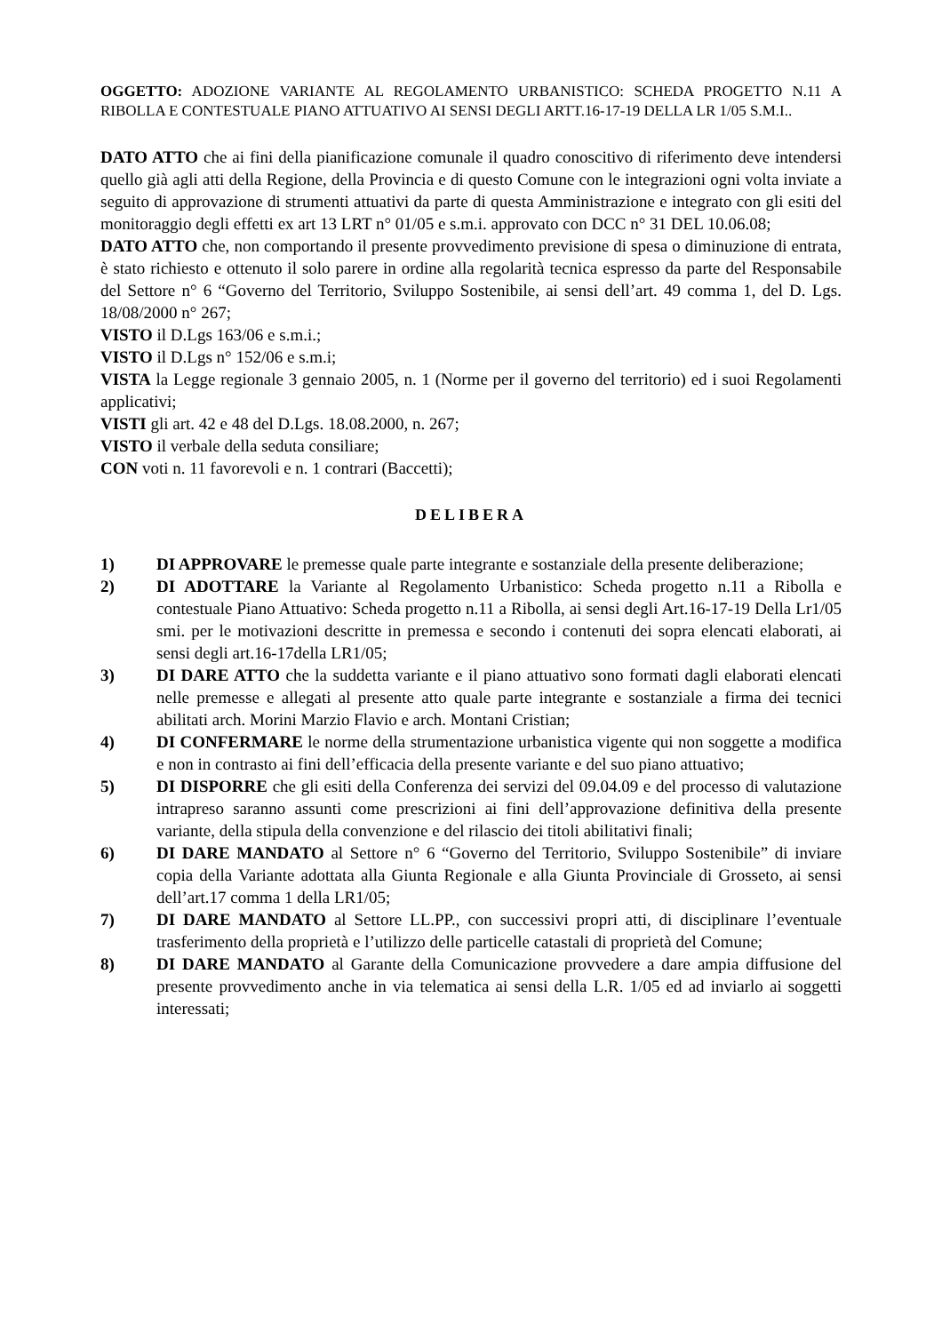OGGETTO: ADOZIONE VARIANTE AL REGOLAMENTO URBANISTICO: SCHEDA PROGETTO N.11 A RIBOLLA E CONTESTUALE PIANO ATTUATIVO AI SENSI DEGLI ARTT.16-17-19 DELLA LR 1/05 S.M.I..
DATO ATTO che ai fini della pianificazione comunale il quadro conoscitivo di riferimento deve intendersi quello già agli atti della Regione, della Provincia e di questo Comune con le integrazioni ogni volta inviate a seguito di approvazione di strumenti attuativi da parte di questa Amministrazione e integrato con gli esiti del monitoraggio degli effetti ex art 13 LRT n° 01/05 e s.m.i. approvato con DCC n° 31 DEL 10.06.08;
DATO ATTO che, non comportando il presente provvedimento previsione di spesa o diminuzione di entrata, è stato richiesto e ottenuto il solo parere in ordine alla regolarità tecnica espresso da parte del Responsabile del Settore n° 6 “Governo del Territorio, Sviluppo Sostenibile, ai sensi dell’art. 49 comma 1, del D. Lgs. 18/08/2000 n° 267;
VISTO il D.Lgs 163/06 e s.m.i.;
VISTO il D.Lgs n° 152/06 e s.m.i;
VISTA la Legge regionale 3 gennaio 2005, n. 1 (Norme per il governo del territorio) ed i suoi Regolamenti applicativi;
VISTI gli art. 42 e 48 del D.Lgs. 18.08.2000, n. 267;
VISTO il verbale della seduta consiliare;
CON voti n. 11 favorevoli e n. 1 contrari (Baccetti);
DELIBERA
1) DI APPROVARE le premesse quale parte integrante e sostanziale della presente deliberazione;
2) DI ADOTTARE la Variante al Regolamento Urbanistico: Scheda progetto n.11 a Ribolla e contestuale Piano Attuativo: Scheda progetto n.11 a Ribolla, ai sensi degli Art.16-17-19 Della Lr1/05 smi. per le motivazioni descritte in premessa e secondo i contenuti dei sopra elencati elaborati, ai sensi degli art.16-17della LR1/05;
3) DI DARE ATTO che la suddetta variante e il piano attuativo sono formati dagli elaborati elencati nelle premesse e allegati al presente atto quale parte integrante e sostanziale a firma dei tecnici abilitati arch. Morini Marzio Flavio e arch. Montani Cristian;
4) DI CONFERMARE le norme della strumentazione urbanistica vigente qui non soggette a modifica e non in contrasto ai fini dell’efficacia della presente variante e del suo piano attuativo;
5) DI DISPORRE che gli esiti della Conferenza dei servizi del 09.04.09 e del processo di valutazione intrapreso saranno assunti come prescrizioni ai fini dell’approvazione definitiva della presente variante, della stipula della convenzione e del rilascio dei titoli abilitativi finali;
6) DI DARE MANDATO al Settore n° 6 “Governo del Territorio, Sviluppo Sostenibile” di inviare copia della Variante adottata alla Giunta Regionale e alla Giunta Provinciale di Grosseto, ai sensi dell’art.17 comma 1 della LR1/05;
7) DI DARE MANDATO al Settore LL.PP., con successivi propri atti, di disciplinare l’eventuale trasferimento della proprietà e l’utilizzo delle particelle catastali di proprietà del Comune;
8) DI DARE MANDATO al Garante della Comunicazione provvedere a dare ampia diffusione del presente provvedimento anche in via telematica ai sensi della L.R. 1/05 ed ad inviarlo ai soggetti interessati;